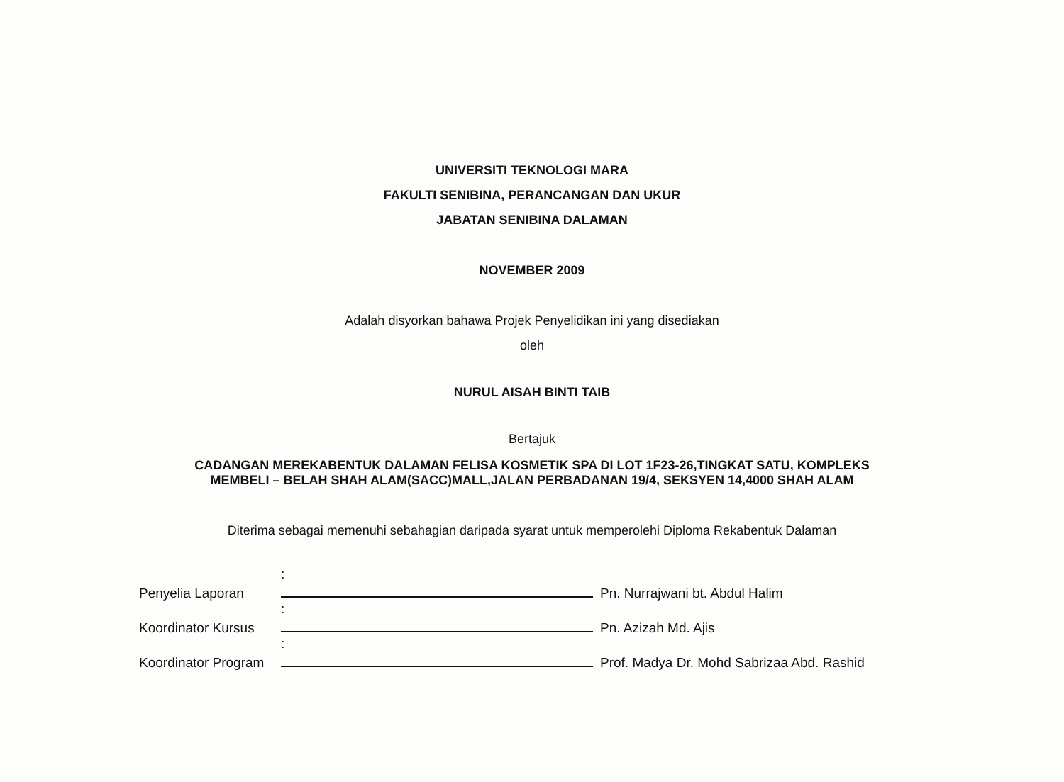UNIVERSITI TEKNOLOGI MARA
FAKULTI SENIBINA, PERANCANGAN DAN UKUR
JABATAN SENIBINA DALAMAN
NOVEMBER 2009
Adalah disyorkan bahawa Projek Penyelidikan ini yang disediakan
oleh
NURUL AISAH BINTI TAIB
Bertajuk
CADANGAN MEREKABENTUK DALAMAN FELISA KOSMETIK SPA DI LOT 1F23-26,TINGKAT SATU, KOMPLEKS
MEMBELI – BELAH SHAH ALAM(SACC)MALL,JALAN PERBADANAN 19/4, SEKSYEN 14,4000 SHAH ALAM
Diterima sebagai memenuhi sebahagian daripada syarat untuk memperolehi Diploma Rekabentuk Dalaman
| Penyelia Laporan | : | Pn. Nurrajwani bt. Abdul Halim |
| Koordinator Kursus | : | Pn. Azizah Md. Ajis |
| Koordinator Program | : | Prof. Madya Dr. Mohd Sabrizaa Abd. Rashid |